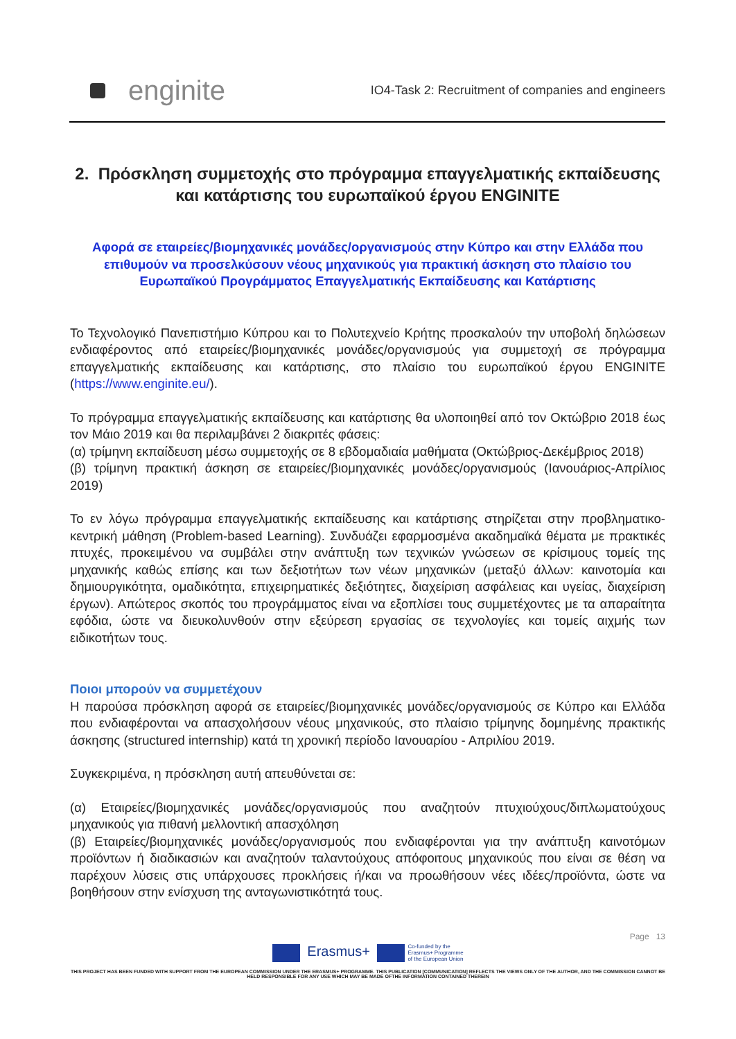enginite
IO4-Task 2: Recruitment of companies and engineers
2. Πρόσκληση συμμετοχής στο πρόγραμμα επαγγελματικής εκπαίδευσης και κατάρτισης του ευρωπαϊκού έργου ENGINITE
Αφορά σε εταιρείες/βιομηχανικές μονάδες/οργανισμούς στην Κύπρο και στην Ελλάδα που επιθυμούν να προσελκύσουν νέους μηχανικούς για πρακτική άσκηση στο πλαίσιο του Ευρωπαϊκού Προγράμματος Επαγγελματικής Εκπαίδευσης και Κατάρτισης
Το Τεχνολογικό Πανεπιστήμιο Κύπρου και το Πολυτεχνείο Κρήτης προσκαλούν την υποβολή δηλώσεων ενδιαφέροντος από εταιρείες/βιομηχανικές μονάδες/οργανισμούς για συμμετοχή σε πρόγραμμα επαγγελματικής εκπαίδευσης και κατάρτισης, στο πλαίσιο του ευρωπαϊκού έργου ENGINITE (https://www.enginite.eu/).
Το πρόγραμμα επαγγελματικής εκπαίδευσης και κατάρτισης θα υλοποιηθεί από τον Οκτώβριο 2018 έως τον Μάιο 2019 και θα περιλαμβάνει 2 διακριτές φάσεις:
(α) τρίμηνη εκπαίδευση μέσω συμμετοχής σε 8 εβδομαδιαία μαθήματα (Οκτώβριος-Δεκέμβριος 2018)
(β) τρίμηνη πρακτική άσκηση σε εταιρείες/βιομηχανικές μονάδες/οργανισμούς (Ιανουάριος-Απρίλιος 2019)
Το εν λόγω πρόγραμμα επαγγελματικής εκπαίδευσης και κατάρτισης στηρίζεται στην προβληματικο-κεντρική μάθηση (Problem-based Learning). Συνδυάζει εφαρμοσμένα ακαδημαϊκά θέματα με πρακτικές πτυχές, προκειμένου να συμβάλει στην ανάπτυξη των τεχνικών γνώσεων σε κρίσιμους τομείς της μηχανικής καθώς επίσης και των δεξιοτήτων των νέων μηχανικών (μεταξύ άλλων: καινοτομία και δημιουργικότητα, ομαδικότητα, επιχειρηματικές δεξιότητες, διαχείριση ασφάλειας και υγείας, διαχείριση έργων). Απώτερος σκοπός του προγράμματος είναι να εξοπλίσει τους συμμετέχοντες με τα απαραίτητα εφόδια, ώστε να διευκολυνθούν στην εξεύρεση εργασίας σε τεχνολογίες και τομείς αιχμής των ειδικοτήτων τους.
Ποιοι μπορούν να συμμετέχουν
Η παρούσα πρόσκληση αφορά σε εταιρείες/βιομηχανικές μονάδες/οργανισμούς σε Κύπρο και Ελλάδα που ενδιαφέρονται να απασχολήσουν νέους μηχανικούς, στο πλαίσιο τρίμηνης δομημένης πρακτικής άσκησης (structured internship) κατά τη χρονική περίοδο Ιανουαρίου - Απριλίου 2019.
Συγκεκριμένα, η πρόσκληση αυτή απευθύνεται σε:
(α) Εταιρείες/βιομηχανικές μονάδες/οργανισμούς που αναζητούν πτυχιούχους/διπλωματούχους μηχανικούς για πιθανή μελλοντική απασχόληση
(β) Εταιρείες/βιομηχανικές μονάδες/οργανισμούς που ενδιαφέρονται για την ανάπτυξη καινοτόμων προϊόντων ή διαδικασιών και αναζητούν ταλαντούχους απόφοιτους μηχανικούς που είναι σε θέση να παρέχουν λύσεις στις υπάρχουσες προκλήσεις ή/και να προωθήσουν νέες ιδέες/προϊόντα, ώστε να βοηθήσουν στην ενίσχυση της ανταγωνιστικότητά τους.
Page 13
Erasmus+ Co-funded by the
Erasmus+ Programme
of the European Union
THIS PROJECT HAS BEEN FUNDED WITH SUPPORT FROM THE EUROPEAN COMMISSION UNDER THE ERASMUS+ PROGRAMME. THIS PUBLICATION [COMMUNICATION] REFLECTS THE VIEWS ONLY OF THE AUTHOR, AND THE COMMISSION CANNOT BE HELD RESPONSIBLE FOR ANY USE WHICH MAY BE MADE OFTHE INFORMATION CONTAINED THEREIN